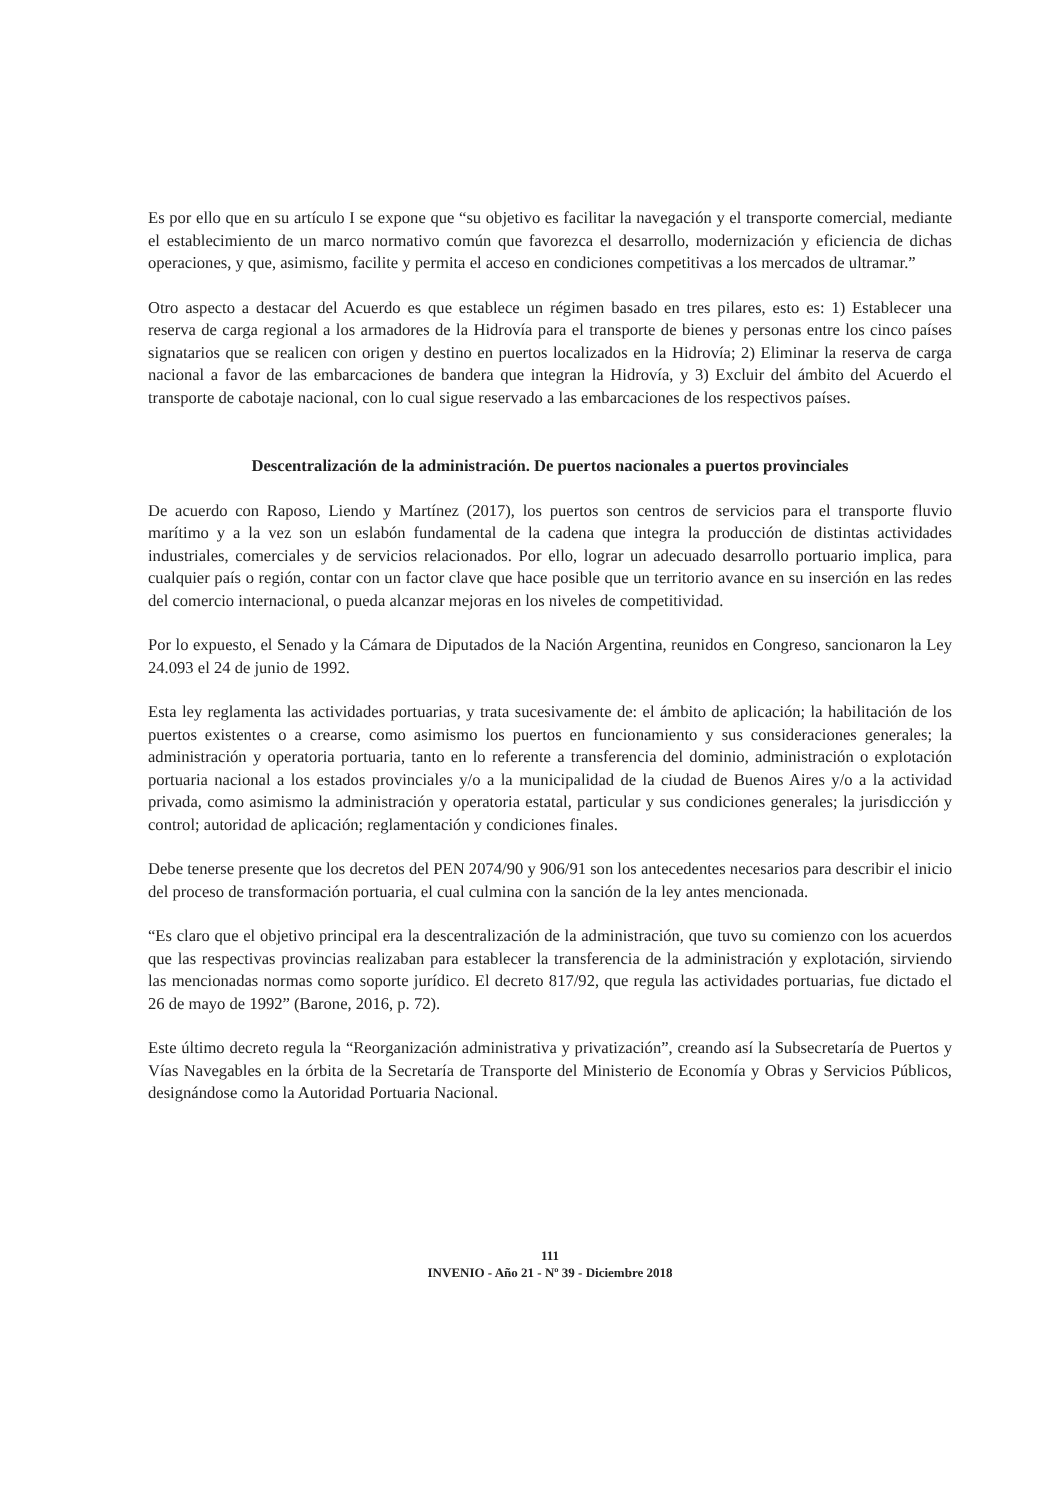Es por ello que en su artículo I se expone que “su objetivo es facilitar la navegación y el transporte comercial, mediante el establecimiento de un marco normativo común que favorezca el desarrollo, modernización y eficiencia de dichas operaciones, y que, asimismo, facilite y permita el acceso en condiciones competitivas a los mercados de ultramar.”
Otro aspecto a destacar del Acuerdo es que establece un régimen basado en tres pilares, esto es: 1) Establecer una reserva de carga regional a los armadores de la Hidrovía para el transporte de bienes y personas entre los cinco países signatarios que se realicen con origen y destino en puertos localizados en la Hidrovía; 2) Eliminar la reserva de carga nacional a favor de las embarcaciones de bandera que integran la Hidrovía, y 3) Excluir del ámbito del Acuerdo el transporte de cabotaje nacional, con lo cual sigue reservado a las embarcaciones de los respectivos países.
Descentralización de la administración. De puertos nacionales a puertos provinciales
De acuerdo con Raposo, Liendo y Martínez (2017), los puertos son centros de servicios para el transporte fluvio marítimo y a la vez son un eslabón fundamental de la cadena que integra la producción de distintas actividades industriales, comerciales y de servicios relacionados. Por ello, lograr un adecuado desarrollo portuario implica, para cualquier país o región, contar con un factor clave que hace posible que un territorio avance en su inserción en las redes del comercio internacional, o pueda alcanzar mejoras en los niveles de competitividad.
Por lo expuesto, el Senado y la Cámara de Diputados de la Nación Argentina, reunidos en Congreso, sancionaron la Ley 24.093 el 24 de junio de 1992.
Esta ley reglamenta las actividades portuarias, y trata sucesivamente de: el ámbito de aplicación; la habilitación de los puertos existentes o a crearse, como asimismo los puertos en funcionamiento y sus consideraciones generales; la administración y operatoria portuaria, tanto en lo referente a transferencia del dominio, administración o explotación portuaria nacional a los estados provinciales y/o a la municipalidad de la ciudad de Buenos Aires y/o a la actividad privada, como asimismo la administración y operatoria estatal, particular y sus condiciones generales; la jurisdicción y control; autoridad de aplicación; reglamentación y condiciones finales.
Debe tenerse presente que los decretos del PEN 2074/90 y 906/91 son los antecedentes necesarios para describir el inicio del proceso de transformación portuaria, el cual culmina con la sanción de la ley antes mencionada.
“Es claro que el objetivo principal era la descentralización de la administración, que tuvo su comienzo con los acuerdos que las respectivas provincias realizaban para establecer la transferencia de la administración y explotación, sirviendo las mencionadas normas como soporte jurídico. El decreto 817/92, que regula las actividades portuarias, fue dictado el 26 de mayo de 1992” (Barone, 2016, p. 72).
Este último decreto regula la “Reorganización administrativa y privatización”, creando así la Subsecretaría de Puertos y Vías Navegables en la órbita de la Secretaría de Transporte del Ministerio de Economía y Obras y Servicios Públicos, designándose como la Autoridad Portuaria Nacional.
111
INVENIO - Año 21 - Nº 39 - Diciembre 2018